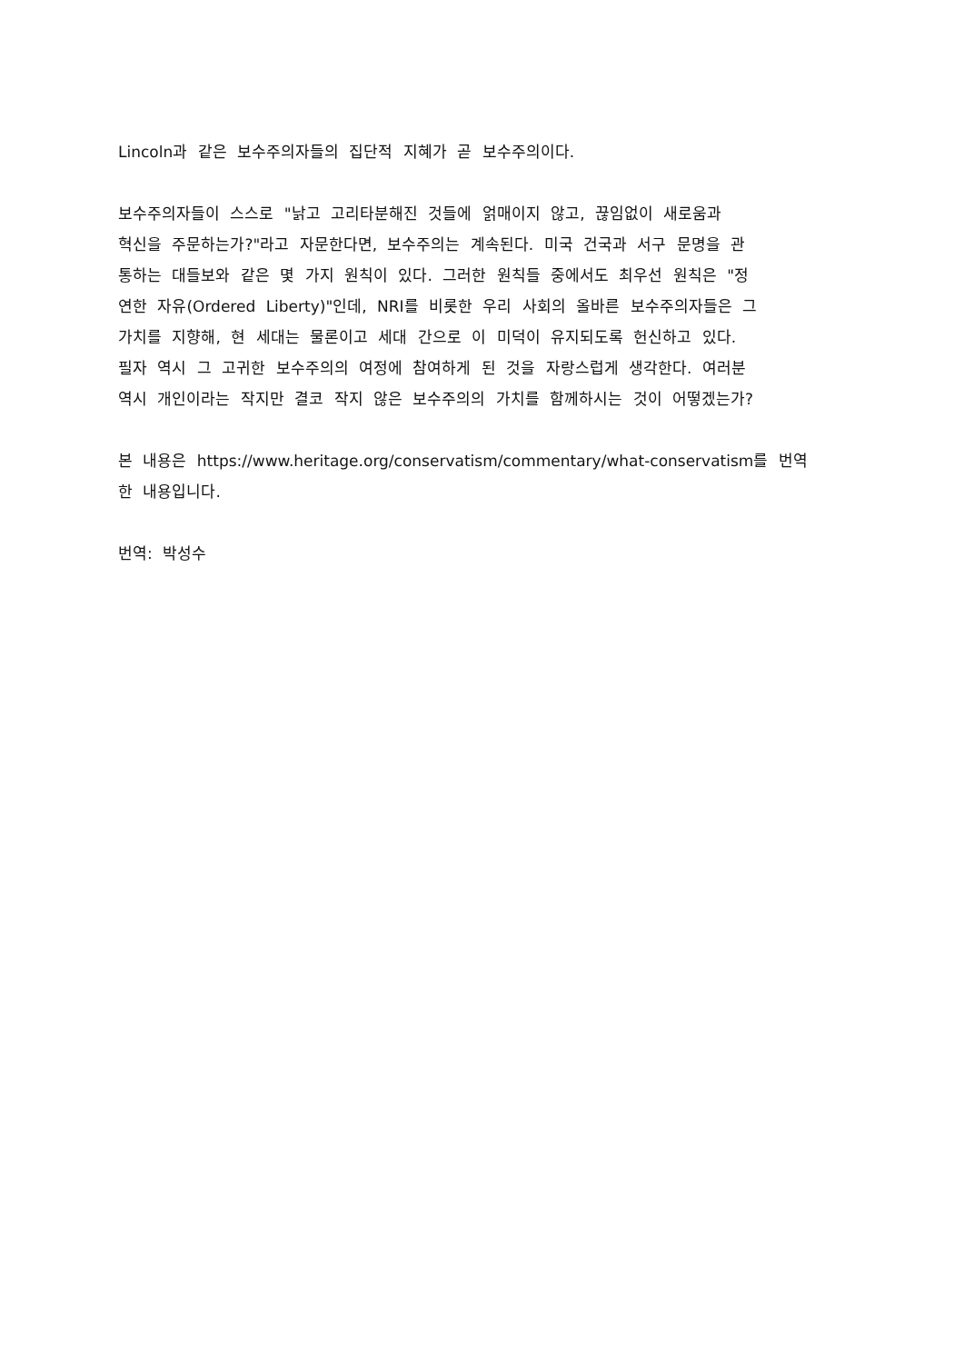Lincoln과 같은 보수주의자들의 집단적 지혜가 곧 보수주의이다.
보수주의자들이 스스로 "낡고 고리타분해진 것들에 얽매이지 않고, 끊임없이 새로움과
혁신을 주문하는가?"라고 자문한다면, 보수주의는 계속된다. 미국 건국과 서구 문명을 관
통하는 대들보와 같은 몇 가지 원칙이 있다. 그러한 원칙들 중에서도 최우선 원칙은 "정
연한 자유(Ordered Liberty)"인데, NRI를 비롯한 우리 사회의 올바른 보수주의자들은 그
가치를 지향해, 현 세대는 물론이고 세대 간으로 이 미덕이 유지되도록 헌신하고 있다.
필자 역시 그 고귀한 보수주의의 여정에 참여하게 된 것을 자랑스럽게 생각한다. 여러분
역시 개인이라는 작지만 결코 작지 않은 보수주의의 가치를 함께하시는 것이 어떻겠는가?
본 내용은 https://www.heritage.org/conservatism/commentary/what-conservatism를 번역
한 내용입니다.
번역: 박성수